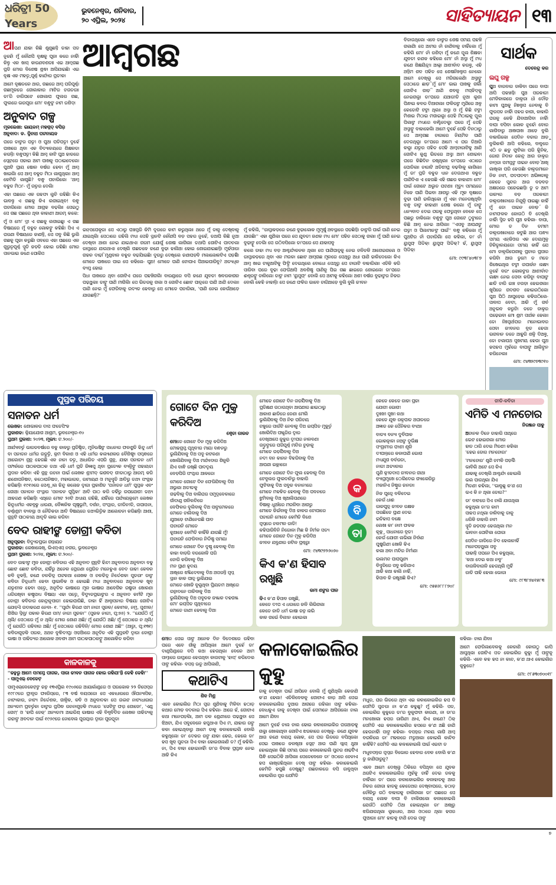ଧରିତ୍ରୀ 50 Years
ଭୁବନେଶ୍ୱର, ଶନିବାର,
୨୦ ଏପ୍ରିଲ, ୨୦୨୪
ସାହିତ୍ୟାୟନ ୧୩
ଆପଣ ଯାହା କିଛି ଶୁଣୁଛନ୍ତି ତାହା ସତ ନୁହେଁ। ମୁଁ କୌଣସି ବୃକ୍ଷକୁ ପୂଜା କରେ ନାହିଁ। କିନ୍ତୁ ଏକ ଖାସ୍ କାରଣବଶତଃ ଏଇ ଆମ୍ବଗଛ ପ୍ରତି ମୋର ବିଶେଷ ଶ୍ରଦ୍ଧା ଆସିଯାଇଛି। ଏଇ ବୃକ୍ଷ ଏକ ମହତ୍ତ୍ୱପୂର୍ଣ୍ଣ କାର୍ଯ୍ୟର ପ୍ରତୀକ।
ଆମେ ବୃକ୍ଷତଳେ ଥାଉ, ଗଛରେ ଆମ୍ବ ପରିପୂର୍ଣ୍ଣ। ଗଛମୂଳରେ ଗୋଲାକାର ମାଟିର ଚଉତରା। ତା'ରି ଚାରିପଟେ ଗୋଲାପ ଫୁଲର ଗଛ, ଫୁଲରେ ଭରପୂର। ମୋ' ବନ୍ଧୁଙ୍କ ନାମ ରଶିଦ୍।
ଅନୁବାଦ ଗଳ୍ପ
ମୂଳଲେଖା: ଭାୟକମ୍ ମହମ୍ମଦ୍ ବସିର୍
ଅନୁବାଦ: ଡ. ତ୍ରିନାଥ ପଟ୍ଟନାୟକ
ଘରେ ତାଙ୍କର ପତ୍ନୀ ଓ ପୁଅ। ପତିପତ୍ନୀ ଦୁହେଁ ପାଖରେ ଥିବା ଏକ ବିଦ୍ୟାଳୟରେ ଶିକ୍ଷକତା କରନ୍ତି। ବନ୍ଧୁପତ୍ନୀ କିଛି ଆମ୍ବ କାଟି ପୁଅ ହାତରେ ପ୍ଲେଟ୍‌ରେ ସଜାଇ ଆମ ପାଖକୁ ପଠାଇଦେଲେ। ପୁଅଟି ପ୍ରାୟ ଷୋଳ ବର୍ଷର ହେବ। ମୁଁ ଆମ୍ବ ଖାଇଲି। ସେ ଆମ୍ବ ବହୁତ ମିଠା ଲାଗୁଥିଲା। ଆମ୍ବ କେମିତି ଲାଗୁଛି? ବନ୍ଧୁ ପଚାରିଲେ। 'ଆମ୍ବ ବହୁତ ମିଠା'- ମୁଁ ଉତ୍ତର ଦେଲି।
ଏହା ପଛରେ ଏକ ରହସ୍ୟ ଲୁଚି ରହିଛି। କିଏ ଭାବନ୍ତୁ ଏ ଗଛକୁ କିଏ ଲଗାଇଥିବ! ବନ୍ଧୁ ପଚାରିଲେ। ମୋର ଆଗ୍ରହ ବଢ଼ିଲା। ସେଇଠୁ ସେ ଗଛ ପଛରେ ଥିବା କାହାଣୀ ଆରମ୍ଭ କଲେ:
ମୁଁ ଓ ମୋ' ସ୍ତ୍ରୀ ଏ ଗଛକୁ ଲଗାଇଛୁ। ଏ ଗଛ ବିଷୟରେ ମୁଁ ବହୁତ ଲୋକଙ୍କୁ କହିଛି। ସିଏ ଏ ଘରଣା ବିଷୟରେ ଜାଣନ୍ତି, ସେ ସବୁ କିଛି ଭୁଲି ଗଛକୁ ପୂଜା କରୁଛି। ସବରେ ଏହା ପଛରେ ଏକ ଗୁରୁତ୍ୱପୂର୍ଣ୍ଣ ସ୍ମୃତି ଜଡ଼ିତ ହୋଇ ରହିଛି। ମୋର ସାନଭାଇ ଜଣେ ପୋଲିସ
ଆମ୍ବଗଛ
ଇନ୍‌ସପେକ୍ଟର। ସେ ଏଠାରୁ ପଞ୍ଚସ୍ତରି କିମି ଦୂରରେ କାମ କରୁଥିଲା। ଥରେ ମୁଁ ତାକୁ ଦେଖିବାକୁ ଯାଇଥିଲି। ସେଠାରେ ରହିଲି ମଧ୍ୟ। ସେହି ସ୍ଥାନଟି କୌଣସି ବଡ଼ ସହର ନୁହେଁ, ତଥାପି କିଛି ନୂଆ ଦେଖିବା ଆଶା ନେଇ ଯାଇଥାଏ। ଗରମ ଯୋଗୁଁ ଶୋଷ ଲାଗିଲା। ତଥାପି ଗୋଟିଏ ପାଦଚଲା ରାସ୍ତାରେ ଯାଉଥାଏ। ଦେଖିଲି ଗଛତଳେ ଜଣେ ବୁଢ଼ା ହାଲିଆ ହୋଇ ଶୋଇଯାଇଛନ୍ତି। ମୁହଁସାରା ଗହଳ ଦାଢ଼ି। ମୁଣ୍ଡବାଳ ବହୁତ ବଢ଼ିଯାଇଛି। ଦୂରରୁ ଦେଖିଲେ ଜଣାପଡ଼ିବ ମଲାଲୋକଟିଏ ପଡ଼ିଛି। ମୋତେ ପାଖରେ ପାଇ ସେ କହିଲେ- ପୁଅ! ମୋତେ ପାଣି ଟୋପାଏ ପିଆଇପାରିବୁ? ଅତ୍ୟଧିକ ବ୍ୟସ୍ତ ହୋଇ
ସିଧା ପାଖରେ ଥିବା ଗୋଟିଏ ଘରେ ପହଞ୍ଚିଗଲି। ବାରଣ୍ଡାରେ ବସି ଜଣେ ଯୁବତୀ ଖବରକାଗଜ ପଢ଼ୁଥିଲା। ତାଙ୍କୁ ପାଣି ମାଗିଲି। ସେ ଭିତରକୁ ଗଲା ଓ ଗୋଟିଏ ଛୋଟ ପାତ୍ରରେ ପାଣି ଆଣି ଦେଲା। ପାଣି ନେଇ ମୁଁ ଫେରିବାକୁ ଉଦ୍ୟତ ହେବାରୁ ସେ ମୋତେ ପଚାରିଲା, 'ପାଣି ନେଇ କେଉଁଆଡ଼େ ଯାଉଛନ୍ତି?'
ମୁଁ କହିଲି, ''ରାସ୍ତାକଡ଼ରେ ଜଣେ ବୁଢ଼ାଲୋକ ମୁମୂର୍ଷୁ ଅବସ୍ଥାରେ ପଡ଼ିଛନ୍ତି। ତାଙ୍କରି ପାଇଁ ପାଣି ନେଇ ଯାଉଛି।'' ଏହା ଶୁଣିଲା ପରେ ସେ ଯୁବତୀ ଜଣକ ମଧ୍ୟ ମୋ' ସହିତ ସେଠାକୁ ଗଲା। ମୁଁ ପାଣି ନେଇ ବୁଢ଼ାଙ୍କୁ ଦେଲି। ସେ ଉଠିବସିଲେ। ତା'ପରେ ସେ ଯାହାସବୁ
କଲେ ତାହା ମଧ୍ୟ ବଡ଼ ଆଶ୍ଚର୍ଯ୍ୟଜନକ ଥିଲା। ସେ ପାଣିପାତ୍ରକୁ ନେଇ ଚଳିଚଳି ଆଗେଇଗଲେ ଓ ରାସ୍ତାକଡ଼ରେ ଥିବା ଏକ ମଉଳା ଛୋଟ ଆମ୍ବଗଛ ମୂଳରେ ସେଥିରୁ ଅଧା ପାଣି ଢାଳିଦେଲେ। କିଏ ଆମ୍ବ ଖାଇ ଟାକୁଆଟିକୁ ଫିଙ୍ଗି ଦେଇଥିଲେ ବୋଧେ। ସେଥିରୁ ସେ ଚାରାଟି ବାହାରିଲା। ଏତିକି କରି ସାରିବା ପରେ ବୁଢ଼ା ଫେରିଆସି ଅବଶିଷ୍ଟ ପାଣିକୁ ପିଇ ଗଛ ଛାଇରେ ଶୋଇଲେ। ତା'ପରେ ଈଶ୍ୱରଙ୍କୁ ଡାକିଲେ। ତାଙ୍କ ନାମ 'ୟୁସୁଫ୍' ବୋଲି ସେ ଆମକୁ କହିଲେ। ଅଶୀ ବର୍ଷର ବୁଢ଼ାଙ୍କର ନିଜର ବୋଲି କେହି ନାହାନ୍ତି। ସେ ଜଣେ ଫକିର ଭାବେ ଚାରିଆଡ଼େ ବୁଲି ବୁଲି ଜୀବନ
ବିତାଉଥିଲେ। ଏବେ ତାଙ୍କର ଶେଷ ସମୟ ପହଞ୍ଚି ଗଲାଣି। ସେ ଆମର ନାଁ ଜାଣିବାକୁ ଚାହିଁଲେ। ମୁଁ କହିଲି ମୋ' ନାଁ ରଶିଦ୍। ମୁଁ ଜଣେ ସ୍କୁଲ ଶିକ୍ଷକ। ଯୁବତୀ ଜଣକ କହିଲେ ମୋ' ନାଁ ଅସ୍ମା ମୁଁ ମଧ୍ୟ ଜଣେ ଶିକ୍ଷୟିତ୍ରୀ। ଆଲ୍ଲା ଆଶୀର୍ବାଦ କରନ୍ତୁ, ଏହି ଅନ୍ତିମ ଶବ୍ଦ ସହିତ ସେ ଶେଷନିଃଶ୍ୱାସ ନେଲେ। ଆମେ ଦେଖିଲୁ ସେ ମରିଗଲେଣି। ଅସ୍ମାଙ୍କୁ ସେଠାରେ ଛାଡ଼ି ମୁଁ ମୋ' ଭାଇ ପାଖକୁ ଗଲି। ଗୋଟିଏ ଗାଡ଼ି ଆଣି ଶବକୁ ମସ୍‌ଜିଦ୍‌କୁ ନେଇଗଲୁ। ତା'ପରେ ଯଥାରୀତି ନୂଆ ଲୁଗା ପିନ୍ଧାଇ କବର ଦିଆଗଲା। ଫକିରଙ୍କ ମୁଣିରେ ଅଳ୍ପ କେତୋଟି ଟଙ୍କା ଥିଲା। ଅସ୍ମା ଓ ମୁଁ କିଛି ଟଙ୍କା ମିଶାଇ ମିଠାଇ ମଗାଇଲୁ। ସେହି ମିଠାଇକୁ ସ୍କୁଲ ପିଲାଙ୍କ ମଧ୍ୟରେ ବାଣ୍ଟିଦେଲୁ। ପରେ ମୁଁ ସେହି ଅସ୍ମାଙ୍କୁ ବାହାହେଲି। ଆମେ ଦୁହେଁ ସେହି ଦିନଠାରୁ ସେ ଆମ୍ବଗଛ ଚାରାରେ ନିୟମିତ ପାଣି ଦେଉଥିଲୁ। ତା'ପରେ ଆମେ ଏ ଘର ତିଆରି କଲୁ। ଯତ୍ନର ସହିତ ସେହି ଆମ୍ବଚାରାଟିକୁ ଆଣି ଗୋଟିଏ କୁଣ୍ଡ ଭିତରେ ଅସ୍ମା ଆମ ଶୋଇବା ଘରେ କିଛିଦିନ ରଖିଥିଲା। ତା'ପରେ ଏଠାରେ ପୋତିଲା। ଚାରାଟି ଅତିଶୀଘ୍ର ବଢ଼ିବାକୁ ଲାଗିଲା। ମୁଁ ତା' ପ୍ରତି ବହୁତ ଧ୍ୟାନ ଦେଉଥାଏ। ବହୁତ ପାଣିଦିଏ। ଏ ହେଉଛି ଏହି ଗଛର କାହାଣୀ। ମୋ' ପାଇଁ ଗୋଟେ ଅଦ୍ଭୁତ ଘଟଣା। ମୃତ୍ୟୁ ସମୟରେ ନିଜେ ପାଣି ପିଇବା ଆଗରୁ ଏହି ମୂକ ବୃକ୍ଷରେ ବୁଢ଼ା ପାଣି ଢାଳିଥିଲେ। ମୁଁ ଏହା ମନେରଖିଥିବି। ବନ୍ଧୁ ତାଙ୍କ କାହାଣୀ ଶେଷ କଲେ। ମୁଁ ତାଙ୍କୁ ଧନ୍ୟବାଦ ଦେଇ ଘରକୁ ଫେରୁଥିବା ବେଳେ ସେ ପଛରୁ ଡାକିଲେ। ବନ୍ଧୁଙ୍କ ପୁଅ ଗୋଟେ ଠୁଙ୍ଗାରେ କିଛି ଆମ୍ବ ନେଇ ଆସିଲା। ''ଏସବୁ ଆପଣଙ୍କ ପତ୍ନୀ ଓ ପିଲାମାନଙ୍କ ପାଇଁ'' ବନ୍ଧୁ କହିଲେ। ମୁଁ ପୁଅଟିର ନାଁ ପଚାରିଲି। ସେ କହିଲା, ତା' ନାଁ ୟୁସୁଫ୍ ସିଦ୍ଦିକ୍। ୟୁସୁଫ୍ ସିଦ୍ଦିକ୍? ହଁ, ୟୁସୁଫ୍ ସିଦ୍ଦିକ୍।
ମୋ: ୯୯୩୮୪୦୩୮୭
ସାର୍ଥକ
ଦେବେନ୍ଦ୍ର କର
ଲଘୁ ଗଳ୍ପ
ପୁଅ ବାରବାର ଡାକିବା ପରେ ବାପା ଆସି ପହଞ୍ଚନ୍ତି। ପୁଅ ସରକାରୀ ମେଡିକାଲରେ ଡାକ୍ତର। ଧାଁ ଦୌଡ଼ କାମ। ପୁଅକୁ ନିଃଶ୍ୱାସ ନେବାକୁ ବି ଫୁରସତ ନାହିଁ। ସହର ଜାଗା, କାହାରି ଘରକୁ କେହି ଯିବାଆସିବା ନାହିଁ। ବାପା ବସିବା ଲୋକ ନୁହେଁ। ବୋର ଲାଗିବାରୁ ଆଖପାଖ ଆଡ଼େ ବୁଲି ବାହାରିଲେ। ସେଦିନ ବଜାର ଆଡ଼ୁ ବୁଲିକାଳି ଆସି କହିଲେ, ବାବୁରେ ଏଠି ତ ଛତୁ ଫୁଟିଲା ପରି କ୍ଲିନିକ୍, ରୋଗ ନିଦାନ କେନ୍ଦ୍ର ଆଉ ଡାକ୍ତର ଚାମ୍ବର। ସମସ୍ତଙ୍କ ସାଇନ ବୋର୍ଡ଼ ଆଖି ଲାଖିଲା ପରି ହେଉଛି। ଡାକ୍ତରମାନେ ନିଜ ନାମ, ପଦପଦବୀ ଅଭିଜ୍ଞତାକୁ କେତେ ସୁନ୍ଦର ଆଉ ବଡ଼ବଡ଼ ଅକ୍ଷରରେ ସଜେଇଛନ୍ତି। ତୁ ତ ଆମ ରାଜ୍ୟର ବଡ଼ ସରକାରୀ ଡାକ୍ତରଖାନାରେ ନିଯୁକ୍ତି ପାଇଛୁ। କାହିଁ ମୁଁ ତୋ ସାଇନ ବୋର୍ଡ଼ କି ନାମଫଳକ କୋଉଠି ବି ଦେଖିଲି ନାହିଁ। ସ୍ମିତ ହସି ପୁଅ କହିଲା- ବାପା, ମୋର ତ ଦିନ ତମାମ ଡାକ୍ତରଖାନାରେ କଟୁଛି ଆଉ ସନ୍ଧ୍ୟା ସମୟ ଏନ୍‌ଜିଓର ଏକ ଦେୟମୁକ୍ତ ଚିକିତ୍ସାଳୟରେ। ସମୟ କାହିଁ ଯେ ମୋ ଡାକ୍ତରିପେଶାକୁ ପ୍ରଚାର ପ୍ରସାର କରିବି। ଆଉ ତୁମେ ତ ମତେ ଶିଖେଇଥିଲ ଟଙ୍କା ଉପାର୍ଜନ ଲକ୍ଷ୍ୟ ନୁହେଁ ବରଂ ଲୋକଙ୍କର ଆଶୀର୍ବାଦ ଲକ୍ଷ୍ୟ ନେଇ ସେବା କରିବୁ। ବାପାଙ୍କ ଛାତି ଚାରି ଇଞ୍ଚ ଚଉଡ଼ା ହେଇଗଲା। ଖୁସିରେ ଗଦଗଦ ହୋଇଉଠିଲେ। ପୁଅ ପିଠି ଥାପୁଡ଼େଇ କହିଉଠିଲେ- ସାବାସ ବେଟା, ଆଜି ମୁଁ ଗର୍ବ ଅନୁଭବ କରୁଚି। ତତେ ଡାକ୍ତର ପଢ଼େଇବା ମୋ ଶ୍ରମ ସାର୍ଥକ ହେଲା। ତୋ ନିଃସ୍ୱାର୍ଥପର ମନୋଭାବର ସେବା ଜୀବନର ବ୍ରତ ହେଉ। ଭଗବାନ ତତେ ଆହୁରି ଶକ୍ତି ଦିଅନ୍ତୁ, ତୋ ଚଲାପଥ ସୁଖମୟ ହେଉ। ପୁଅ ହସହସ ମୁହଁରେ ବାପାଙ୍କୁ ଆଲିଙ୍ଗନ କରିନେଲା।
ମୋ: ୯୪୩୭୯୭୩୯୧୦
ପୁସ୍ତକ ପରିଚୟ
ସନାତନ ଧର୍ମ
ଲେଖକ: ଶୋଭାକର ଦାସ ଫତେସିଂହ
ପ୍ରକାଶକ: କ୍ରିୟାଯୋଗ ଆଶ୍ରମ, ଭୁବନେଶ୍ୱର-୧୦
ପ୍ରଥମ ପ୍ରକାଶ: ୨୦୨୩, ମୂଲ୍ୟ: ଟ.୨୦୦/-
ଆର୍ଯ୍ୟାବର୍ତ୍ତ ଭାରତବର୍ଷରେ ବହୁ କାଳରୁ ପ୍ରତିଷ୍ଠିତ, ମୁନିଋଷିଙ୍କ ସାଧନାର ଫଳଶ୍ରୁତି ହିନ୍ଦୁ ଧର୍ମ ବା ସନାତନ ଧର୍ମର ଉତ୍ପତ୍ତି, କ୍ରମ ବିକାଶ ଓ ଏହି ଧର୍ମର କଲ୍ୟାଣକର ବୈଶିଷ୍ଟ୍ୟ ସମ୍ବନ୍ଧରେ ଆଲୋଚ୍ୟ ଗ୍ରନ୍ଥ ହେଉଛି ଏକ ନାନା ତତ୍ତ୍ୱ ଆଧାରିତ ଏପରି ଗ୍ରନ୍ଥ, ଯାହା ସନାତନ ଧର୍ମ ସମ୍ପର୍କରେ ପାଠକପାଠକ ତଥା ଏହି ଧର୍ମ ପ୍ରତି ଜିଜ୍ଞାସୁ ଥିବା ପ୍ରତ୍ୟେକ ବ୍ୟକ୍ତିଙ୍କୁ ସହାୟତା ପ୍ରଦାନ କରିବ। ଏହି ଗ୍ରନ୍ଥ ରଚନା ପାଇଁ ଲେଖକ ଶ୍ରୀମଦ୍ ଭଗବଦ୍ ଗୀତାଠାରୁ ଆରମ୍ଭ କରି ଈଶୋପନିଷଦ, କଠୋପନିଷଦ, ମହାଭାରତ, ରାମାୟଣ ଓ ମନୁସ୍ମୃତି ଆଦିରୁ ତଥ୍ୟ ସଂଗ୍ରହ କରିଛନ୍ତି। ୧୯୧୬ରେ ସେଣ୍ଟ୍ରାଲ ହିନ୍ଦୁ କଲେଜ ଦ୍ୱାରା ପ୍ରକାଶିତ 'ସନାତନ ଧର୍ମ' ପୁସ୍ତକ ଏବଂ ଗୋଆ ସନାତନ ସଂସ୍ଥାର 'ସନାତନ ପୁସ୍ତିକା' ଆଦି ପାଠ କରି ତହିଁରୁ ଉପଯୋଗୀ ତଥ୍ୟ ଆହରଣ କରିଛନ୍ତି। ଏଥିରେ ମୋଟ ୨୬ଟି ଅଧ୍ୟାୟ ରହିଛି, ଯହିଁରେ ପର୍ଯ୍ୟାୟକ୍ରମେ ଲେଖକ ହିନ୍ଦୁଧର୍ମର ଏକବ୍ରହ୍ମ ଧାରଣା, ବୈଜ୍ଞାନିକ ପୃଷ୍ଠଭୂମି, ଦର୍ଶନ, ସଂସ୍କାର, ରୀତିନୀତି, ଉପାସନା, ବର୍ଣ୍ଣାଶ୍ରମ ବ୍ୟବସ୍ଥା ଓ ନୈତିକତା ଆଦି ବିଷୟରେ ତଥ୍ୟଭିତ୍ତିକ ଆଲୋଚନା କରିଛନ୍ତି। ଆଶା, ଗ୍ରନ୍ଥଟି ପାଠକୀୟ ଆଦୃତି ଲାଭ କରିବ।
ବେଦ ରାହୀଙ୍କ ଡୋଗ୍ରୀ କବିତା
ଅନୁସୃଜନ: ବିଦ୍ୟୁତପ୍ରଭା ଗନ୍ତାୟତ
ପ୍ରକାଶକ: ଲେଖାଲେଖି, ଭିଏସ୍‌ଏସ୍ ନଗର, ଭୁବନେଶ୍ୱର
ପ୍ରଥମ ପ୍ରକାଶ: ୨୦୨୪, ମୂଲ୍ୟ: ଟ.୨୦୦/-
ବେଦ ରାହୀଙ୍କ ମୂଳ ଡୋଗ୍ରୀ କବିତାର ଏହି ଅନୁବାଦ ଗ୍ରନ୍ଥଟି ହିନ୍ଦୀ ଅନୁବାଦର ଅନୁବାଦ। ବହୁ ଛୋଟ ଛୋଟ କବିତା, ଯହିଁରୁ ଅନେକ ପ୍ରେରଣା ପ୍ରେରିତ ମନେହୁଏ। ବେଦ ରାହୀ କେବଳ କବି ନୁହନ୍ତି, ଜଣେ ଚଳଚ୍ଚିତ୍ର ପଟ୍ଟକଥା ଲେଖକ ଓ ଚଳଚ୍ଚିତ୍ର ନିର୍ଦ୍ଦେଶକ। ସୁତରାଂ ତାଙ୍କ କବିତା ଚିତ୍ରଧର୍ମୀ ହେବା ସ୍ୱାଭାବିକ ଓ ହୋଇଛି ମଧ୍ୟ। ଅନୁବାଦରେ ଅନୁବାଦକ ଖୁବ୍ ଯତ୍ନଶୀଳ ହେବା ସତ୍ତ୍ୱେ ଅନୂଦିତ ଭାଷାରେ ମୂଳ ଭାଷାର ଆବେଗିକ ଉଷ୍ମତା ଖୋଳଣା ଧରିରଖିବା କଷ୍ଟସାଧ୍ୟ ବିଷୟ। ଏହା ସତ୍ତ୍ୱେ ବିଦ୍ୟୁତପ୍ରଭାଙ୍କର ଏ ଅନୁବାଦ କର୍ମଟି ମୂଳ ଡୋଗ୍ରୀ କବିତାର କେନ୍ଦ୍ରାନୁସାରୀ ହୋଇପାରିଛି, ତାହା ହିଁ ଆଶ୍ୱାସନାର ବିଷୟ। ଗୋଟିଏ ଯୋଡ଼ିଏ ଉଦାହରଣ ନେବା- ୧. ''ସୂର୍ଯ୍ୟ କିରଣ ସମ ନାରୀ ସୁଜଳ/ କୋମଳ, ନମ୍ର, ସୁଶୀଳ/ ଶିଶିର ସ୍ନିଗ୍ଧ/ ସକାଳ କିରଣ ସମ/ ନାରୀ ସୁଜଳ।'' (ସୁଜଳ ନାରୀ, ପୃ:୭୬) ୨. ''ଯେଉଁଠି ମୁଁ ଥିଲି/ ସେଠାରେ ମୁଁ ନ ଥିଲି/ ମୋର ଶୋଣ ଅଛି/ ମୁଁ ଯେଉଁଠି ଅଛି/ ମୁଁ ସେଠାରେ ନ ଥିଲି/ ମୁଁ ଯେଉଁଠି ରହିବାର ଅଛି/ ମୁଁ ସେଠାରେ ରହିବିନି/ ମୋର ଶୋଣ ଅଛି'' (ଆତ୍ମା, ପୃ:୧୩୧) କବିତାଗୁଡ଼ିକ ସରଳ, ଅଥଚ ବୁଦ୍ଧିଦୀପ୍ତ। ଓଡ଼ିଆରେ ଅନୂଦିତ ଏହି ପୁସ୍ତକଟି ଦ୍ୱାରା ଡୋଗ୍ରୀ ଭାଷା ଓ ସାହିତ୍ୟର ଆଲୋକ ଅବଶ୍ୟ ଆମ ପାଠକପାଠକଙ୍କୁ ଆଲୋକିତ କରିବ।
କାଳକାଳକୁ
''ଜନ୍ମରୁ ଆମେ ସମସ୍ତେ ପାଗଳ, ସାରା ଜୀବନ ପାଗଳ ହୋଇ ରହିଯା'ନ୍ତି କେହି କେହି।''
- ସାମୁଏଲ୍ ବେକେଟ୍
ସାମୁଏଲ୍‌ବେକେଟ୍‌ଙ୍କ ଜନ୍ମ ୧୩ଏପ୍ରିଲ ୧୯୦୬ରେ ଆୟାର୍ଲାଣ୍ଡରେ ଓ ପରଲୋକ ୨୨ ଡିସେମ୍ବର ୧୯୮୯ରେ ଫ୍ରାନ୍ସର ପ୍ୟାରିସ୍‌ରେ, ୮୩ ବର୍ଷ ବୟସରେ। ସେ ଏକାଧାରରେ ଔପନ୍ୟାସିକ, ନାଟ୍ୟକାର, ନାଟ୍ୟ ନିର୍ଦ୍ଦେଶକ, ଗାଳ୍ପିକ, କବି ଓ ଅନୁବାଦକ। ସେ ଉଦ୍ଭଟ ନାଟ୍ୟଧାରାର ଅନ୍ୟତମ ପ୍ରବର୍ତ୍ତକ। ତାଙ୍କର ପ୍ରସିଦ୍ଧ ରଚନାଗୁଡ଼ିକ ମଧ୍ୟରେ 'ୱେଟିଙ୍ଗ୍ ଫର୍ ଗୋଡୋ', 'ଏଣ୍ଡ ଗେମ୍' ଓ 'ହାପି ଡେଜ୍' ଅନ୍ୟତମ। ଆଇରିଶ୍ ଭାଷାର ଏହି ବିଶ୍ୱବିଦିତ ଲେଖକ ସାହିତ୍ୟକୁ ଉଚ୍ଚାଙ୍ଗ ଅବଦାନ ପାଇଁ ୧୯୬୯ରେ ନୋବେଲ ପୁରସ୍କାର ଦ୍ୱାରା ପୁରସ୍କୃତ।
ଗୋଟେ ଦିନ ମୁକ୍ତ କରିଦିଅ
ଶ୍ୱେତା ରାଉତ
ମୋତେ ଗୋଟେ ଦିନ ମୁକ୍ତ କରିଦିଅ
ମୋହଗ୍ରସ୍ତ ପୃଥିବୀର ମାୟା ବନ୍ଧନରୁ
ଭୁଲିଯିବାକୁ ଦିଅ ସବୁ କଟକଣା
ଖୋଲିଯିବାକୁ ଦିଅ ମର୍ଯ୍ୟାଦାର ଶିକୁଳି
ଯିଏ ବାନ୍ଧି ରଖିଛି ପାଦଦ୍ୱୟ
ବେଡ଼ିପରି ସଂସ୍କାର ଆଳରେ।
ମୋତେ ଗୋଟେ ଦିନ ଫେରିଯିବାକୁ ଦିଅ
ଅଭୁଲା ଅତୀତକୁ
ଗଢ଼ିବାକୁ ଦିଅ ବାଲିଘର ସମୁଦ୍ରବେଳାରେ
ଗାଁଦାଣ୍ଡ ଗଳିକନ୍ଦିରେ
ବେଫିକର ବୁଲିବାକୁ ଦିଅ ସାଙ୍ଗମେଳରେ
ମୋତେ ଚାଲିବାକୁ ଦିଅ
ଯୁଆଡ଼େ ଟାଣିନେଉଛି ପାଦ
ପଚାରନି ମୋତେ
କୁଆଡ଼େ କେମିତି କାହିଁକି ଯାଉଛି ମୁଁ!
ପଚାରନି ଫେରିବାର ନିର୍ଦ୍ଦିଷ୍ଟ ସମୟ।
ମୋତେ ଗୋଟେ ଦିନ ଦୁଷ୍ଟ ହେବାକୁ ଦିଅ
କାହା ବାଡ଼ିର ବରକୋଳି ପରି
ଚୋରି କରିବାକୁ ଦିଅ
ମନ ପ୍ରାଣ ହୃଦୟ
ଆଖିରେ ଝଞ୍ଜିଦେବାକୁ ଦିଅ ଅସରନ୍ତି ସ୍ୱପ୍ନ
ସ୍ଥାନ କାଳ ପାତ୍ର ଭୁଲିଯାଇ
ମୋତେ ଖୋଜି ବୁଲୁଥିବା ପ୍ରିୟତମ ଆଖିରେ
ଉନ୍ମାଦନେ ସାଜିବାକୁ ଦିଅ
ଭୁଲିଯିବାକୁ ଦିଅ ସବୁତକ ଜଞ୍ଜାଳ ଦହଗଞ୍ଜ
ମୋ' ଇପ୍‌ସିତ ପୃଥିବୀରେ
ମୋତେ ରାଣୀ ହେବାକୁ ଦିଅ।
ମୋତେ ଗୋଟେ ଦିନ ଉଡ଼ିଯିବାକୁ ଦିଅ
ପ୍ରତିକ୍ଷଣ ଉଠାଉଥିବା ଆପଣାର ଛାଇଠାରୁ
ଆକାଶ ଛାତିରେ ଡେଣା ମେଲି
ଭୁଲିଯିବାକୁ ଦିଅ ନିଜ ପରିଚୟ
ଚଞ୍ଚୁରେ ସାଉଁଟି ନେବାକୁ ଦିଅ ଇପ୍‌ସିତ ମୁହୂର୍ତ୍ତ
ଖୋଲିଦିଅ ପଞ୍ଜୁରିର ଦ୍ୱାର
ଦେଖିଆସେ ଜୁହୁର ଦ୍ୱୀପର ନାଳବଣ।
ଉତ୍ତୁଙ୍ଗରେ ପରିପୂର୍ଣ୍ଣ ମନ୍ଦିର ଚୂଡ଼ାକୁ
ମୋତେ ଉଡ଼ିଯିବାକୁ ଦିଅ
ନଦୀ ବନ କାନନ ବିହରିବାକୁ ଦିଅ
ଆପଣା ଇଚ୍ଛାରେ।
ମୋତେ ଗୋଟେ ଦିନ ଫୁଲ ହେବାକୁ ଦିଅ
ଟେବୁଲର ଫୁଲଦାନିରୁ ବାହାରି
ଫୁଟିବାକୁ ଦିଅ ସବୁଜ ବନାନୀରେ
ମୋତେ ମହକିତ ହେବାକୁ ଦିଅ ପବନରେ
ଝୁମିବାକୁ ଦିଅ ଖିଆଲିପଣରେ
ବିଷାକ୍ତ ଧୂଆଁରେ ମଉଳିବା ଆଗରୁ
ମୋତେ ଜିଇଁବାକୁ ଦିଅ ଜାକର ଟୋପାରେ
ପଚାରନି ମୋତେ କେମିତି ବିଶେ
ସ୍ୱପ୍ନରେ ଚଳମଳ ରାତି!
କହିପାରିବିନି ନିରୋଳା ମିଛ କି ନିର୍ମଳ ସତ୍ୟ
ମୋତେ ଗୋଟେ ଦିନ ମୁକ୍ତ କରିଦିଅ
ଜୀବନ ଯନ୍ତ୍ରଣାର ଜଟିଳ ପ୍ରଶ୍ନରୁ।
ମୋ: ୯୪୩୯୭୨୬୦୬୦
କିଏ କ'ଣ ହିସାବ ରଖୁଛି
ଉମା ଶଙ୍କର ପାଳ
କିଏ କ'ଣ ହିସାବ ରଖୁଛି,
କେତେ ଦୀପ ଏ ଧରାରେ ଜଳି ଲିଭିଗଲା
କେତେ ଜାତି ଧର୍ମ ଭାଷା ଜନ୍ମ ଲଭି
କାଳ ଗର୍ଭେ ବିଲୀନ ହୋଇଲା
କବି
ତା
କେତେ କେତେ ରାଜା ପ୍ରଜା
ଯୋଗୀ ଭୋଗୀ
ଦୁଃଖୀ ସୁଖୀ କଥା
କେତେ ଯୁଦ୍ଧ ରକ୍ତପାତ ଅଘାତରେ
ଅଜ୍ଞାତ କେ ସୈନିକର ବ୍ୟଥା।
ବାତ୍ୟା ବନ୍ୟା ଦୁର୍ବିପାକ
ଭୋକଜ୍ୱାଳା ନଅଙ୍କ ଦୁର୍ଭିକ୍ଷ
ସଂଗ୍ରାମୀର ଫାଶୀ ଶୂଳି
ଦୀପାନ୍ତରେ କଳାପାଣି ଭୋଗ
ମଧ୍ୟଯୁଗ ବର୍ବରତା,
ନାରୀ ଅତ୍ୟାଚାର
ପୁଣି କ୍ରୀତଦାସ ଜୀବନର ଗାଥା
ବ୍ୟାଘ୍ରମୁଖେ ଠେଲିଦେଇ ଗ୍ୟାଲେରିରୁ
ମଜାନିଏ ନିଷ୍ଠୁର ଜନତା।
ନିଜ ପୁତ୍ରେ ବଳିଦେଇ
କେଉଁ ଧାଈ
ରାଜପୁତ୍ର ଜୀବନ ରକ୍ଷକ
ପରଛିତେ ପ୍ରାଣ ଦେଇ
ଇତିହାସ ବକ୍ଷେ
ଲେଖା କା' ନାମ ଫଳକ
କୃଚ୍ଛ୍ର ସାଧନାରେ ବ୍ରତୀ
କେଉଁ ଯୋଗୀ ଲଭିଲା ନିର୍ବାଣ
ପୁଷ୍କରିଣୀ ଖୋଳି କିଏ
କଲା ଅବା ମନ୍ଦିର ନିର୍ମାଣ।
ଭଲମନ୍ଦ ପାପପୁଣ୍ୟ
ବିସ୍ମୃତିରେ ସବୁ ହଜିଯାଏ
ଆଜି କଥା କାଲି ନାହିଁ,
ହିସାବ କି ରଖୁଅଛି କିଏ?
ମୋ: ୯୫୫୬୮୮୮୭୦୮
ଗୀତି-କବିତା
ଏମିତି ଏ ମନଚୋର
ନିରଞ୍ଜନ ସାହୁ
ଅଚାନକ ଦିନେ ତାହାରି ସାଥିରେ
ଭେଟ ହୋଇଗଲା ମୋର
ହାତ ଠାରି ଦେଇ ମିତଣୀ କହିଲା
'ହେଇ ତୋର ମନଚୋର।'
'ମନଚୋର' ଶୁଣି ଚମକି ପଡ଼ିଲି
ଭାବିଲି ଅଟେ ସେ କିଏ
ଯାହାକୁ ଦେଖିଲି ଆଶ୍ଚର୍ଯ୍ୟ ହୋଇଲି
ଭଲ ପାଉଥିଲା ଯିଏ
ମିତଣୀ କହିଲା, ''ଭାବୁଛୁ କ'ଣ ସେ
ଭଏ କି ନ ଥିଲା ତୋର?''
ତା' ବାଟରେ ସିଏ ଚାଲି ଯାଉଥିଲା
କହୁଥିଲା ତା'ର କାମ
ସାହସ ନଥିଲା ଡାକିବାକୁ ତାକୁ
ଧରିକି ତାହାରି ନାମ
ସ୍ମୃତି ଜଡ଼ସଡ଼ ହେଉଥିଲା ମନ
ଭାବନା ଘୋଟିଲା ଘୋର।
ସେଦିନ ରାତିରେ ନିଦ ହେଲାନାହିଁ
ମନେପଡ଼ୁଥିଲା ସବୁ
ପାହାନ୍ତି ସପନେ ସିଏ କହୁଥିଲା,
'କଥା ଦେଇ କଥା ନବୁ'
ବାଉଳିବାଉଳି ହେଉଥିଲି ମୁହିଁ
ରାତି ପାହି ହେଲା ଭୋର।
ମୋ: ୯୮୩୮୭୪୧୫୮୩
ମୋର ସେଇ ସାଙ୍ଗ ଅନେକ ଦିନ ବିଦେଶରେ ରହିବା ପରେ ଏବେ ଗାଁକୁ ଆସିଥିଲା। ଆମେ ଦୁହେଁ ତା' ଦାଣ୍ଡପିଣ୍ଡାରେ ବସି କଥା ହେଉଥିଲା ବେଳେ ଆମ ସାମ୍ନାରେ ରାସ୍ତାରେ ହେଉଥିବା କାଉଟାକୁ 'ହାସ୍' କରିଦେଲ ସାଙ୍ଗ କହିଲା- ବସନ୍ତ ଋତୁ ଆସିଲାଣି,
କଥାଟିଏ
ଶିବ ମିଶ୍ର
ଏବେ କୋଇଲିର ମିଠା ସ୍ୱର ଶୁଣିବାକୁ ମିଳିବ। ହଠାତ୍ କଥାର ମୋଡ଼ ବଦଳାଇ ସିଏ କହିଲା- ଆରେ ହଁ, ଗୋଟାଏ କଥା ମନେପଡ଼ିଲା, ଆମ ତଳ ଶ୍ରେଣୀରେ ପଢ଼ୁଥିବା ସେ ଝିଅଟା, ଯିଏ ସବୁବେଳେ ହସୁଥାଏ। ସିଏ ମ, ଯାହାର ରଙ୍ଗ କଳା ହୋଇଥିବାରୁ ଆମେ ତାକୁ କଳାକୋଇଲି ବୋଲି କହୁଥିଲେ। ତା' ଦେହର ରଙ୍ଗ ଯାହା ହେଉ, ହେଲେ ତା' ହସ ଖୁବ୍ ସୁନ୍ଦର। ସିଏ ବାହା ହୋଇଗଲାଣି ତ? ମୁଁ କହିଲି- ନା, ସିଏ ବାହା ହୋଇନାହିଁ। ତା'ର ବିବାହ ପ୍ରସ୍ତାବ ନେଇ ଆଜି କିଏ
କଳାକୋଇଲିର କୁହୁ
ତାକୁ ଦେଖିବା ପାଇଁ ଆସିବେ ବୋଲି ମୁଁ ଶୁଣିଥିଲି। କେଜାଣି କ'ଣ ହେଲା! ଏତିକିବେଳକୁ ଗୋଟାଏ କାର୍ ଆସି ସେଇ କଳାକୋଇଲିର ଦୁଆର ଆଗରେ ରହିଲା। ସାଙ୍ଗ କହିଲା- ବୋଧହୁଏ ତାକୁ ଦେଖିବା ପାଇଁ ସେମାନେ ଆସିଗଲେ। ଚାଲ ଆମେ ଯିବା।
ଆମେ ଦୁହେଁ ଚାଲ ଚାଲ ହୋଇ କଳାକୋଇଲିର ଘରଆଡ଼କୁ ଗଲୁ। ଖୋଲାଥିବା ଗୋଟିଏ ଝରକାରେ ଦେଖିଲୁ- ଜଣେ ଯୁବକ ଆଉ ଜଣେ ବୟସ୍କ ଲୋକ, ସେ ଘର ଭିତରେ ବସିଥିଲେ। ସେଇ ପାଖରେ ଜଳଖିଆ ପ୍ଲେଟ୍ ଆଉ ପାଣି ଗ୍ଲାସ୍ ଥୁଆ ହୋଇଥିଲା। କିଛି ସମୟ ପରେ କଳାକୋଇଲି ସୁନ୍ଦର ଶାଢ଼ିଟିଏ ପିନ୍ଧି ସେଇଠିକି ଆସିଲା। ସେତେବେଳେ ତା' ଓଠରେ ଚେନାଏ ହସ ଲାଖିରହିଥିଲା। ଦେଖି ସାଙ୍ଗ କହିଲା- କଳାକୋଇଲି କେମିତି ହସୁଛି ଦେଖୁଛୁ? ଗଛଡାଳରେ ବସି ରାବୁଥିବା କୋଇଲିର ସ୍ୱର ଯେମିତି
ମଧୁର, ଘର ଭିତରେ ଥିବା ଏଇ କଳାକୋଇଲିର ହସ ବି ସେମିତି ସୁନ୍ଦର। ନା କ'ଣ କହୁଛୁ? ମୁଁ କହିଲି- ସତ, କୋଇଲିର କୁହୁରେ ତା'ର ବୁକୁଫଟା କାରଣା, ନା ତା'ର ମନଖୋଲା ହସର ରାଗିଣୀ ଥାଏ, କିଏ ଜାଣେ? ଠିକ୍ ସେମିତି ଏଇ କଳାକୋଇଲିର ହସରେ କ'ଣ ଅଛି ଜାଣି ହେଉନାହିଁ। ସାଙ୍ଗ କହିଲା- ବସନ୍ତର ମଳୟ ଲାଗି ଆମ୍ବ ବଉଳିଲେ ତା' ମହକରେ ମତୁଆଲା କୋଇଲି କାନ୍ଦିବ କାହିଁକି? ସେମିତି ଏଇ କଳାକୋଇଲି ପାଇଁ ଏଇଟା ତ
ମଧୁବସନ୍ତର ସ୍ୱପ୍ନର ବିଭୋର ହେବାର ବେଳ ବୋଲି କ'ଣ ତୁ ଜାଣିପାରୁନୁ?
ଏବେ ଆମେ ଦେଖିଲୁ ଠିକିରେ ବସିଥିବା ସେ ଯୁବକ ଥରଟିଏ କଳାକୋଇଲିର ମୁହଁକୁ ଚାହିଁ ଦେଇ ତଳକୁ ଚାହିଁଲା। ତା' ପରେ କଳାକୋଇଲିର କଳାହାତକୁ ଆଉ ନିଜର ଗୋରା ହାତକୁ କେତେଥର ଦେଖିବାପରେ, ହଠାତ୍ ଚୌକିରୁ ଉଠି ବାହାରକୁ ଚାଲିଗଲା। ତା' ପଛରେ ସେ ବୟସ୍କ ଲୋକ ବାପା ବି ଚାଲିଗଲେ। କଳାକୋଇଲି ଯେଉଁଠି ସେମିତି ଠିଆ ହୋଇଥିଲା। ତା' ଆଖିରୁ ଝରିଯାଉଥିଲା ଲୁହଧାର, ଆଉ ଓଠରେ ଥିଲା ହସର ଫୁଆରା। ମୋ' ହାତକୁ ଟାଣି ଦେଇ ସାଙ୍ଗ
କହିଲା- ଚାଲ ଯିବା।
ଆମେ ଫେରିଲାବେଳକୁ କେଜାଣି କୋଉଠୁ ଭାସି ଆସୁଥିଲା ଗୋଟିଏ ସତ କୋଇଲିର କୁହୁ। ମୁଁ ସାଙ୍ଗକୁ କହିଲି- ଏବେ କହ ହସ ନା କାନ୍ଦ, କ'ଣ ଥାଏ କୋଇଲିର କୁହୁରେ?
ମୋ: ୯୮୫୩୦୭୦୦୧୮
୭